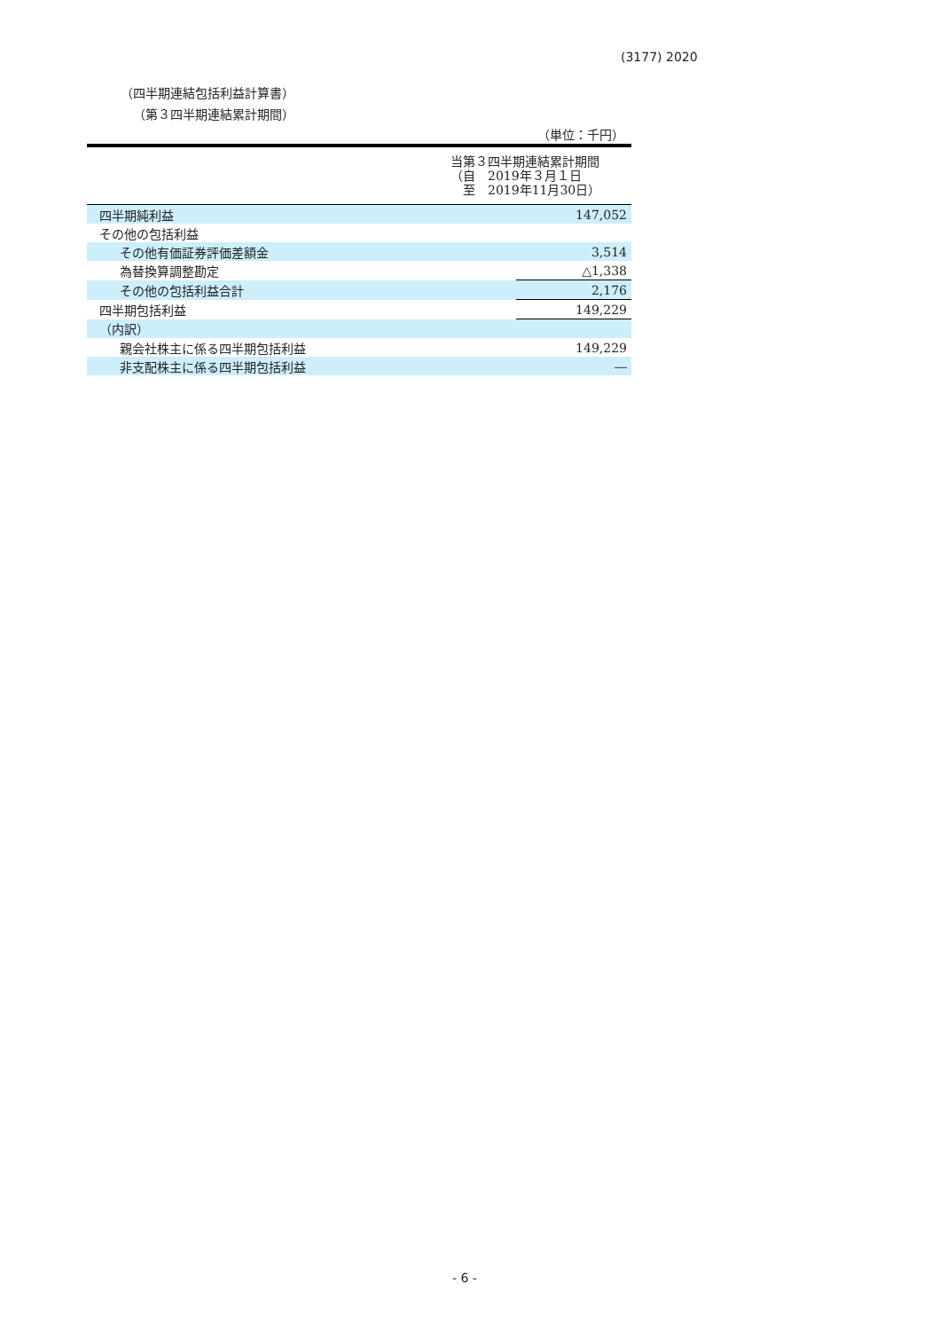(3177) 2020
（四半期連結包括利益計算書）
（第３四半期連結累計期間）
（単位：千円）
| 当第３四半期連結累計期間 （自 2019年３月１日 至 2019年11月30日） | |
| --- | --- |
| 四半期純利益 | 147,052 |
| その他の包括利益 | |
| その他有価証券評価差額金 | 3,514 |
| 為替換算調整勘定 | △1,338 |
| その他の包括利益合計 | 2,176 |
| 四半期包括利益 | 149,229 |
| （内訳） | |
| 親会社株主に係る四半期包括利益 | 149,229 |
| 非支配株主に係る四半期包括利益 | ― |
- 6 -